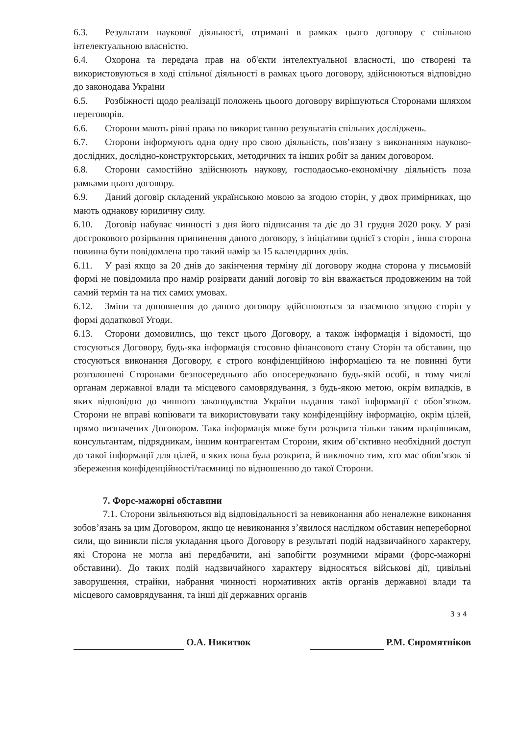6.3. Результати наукової діяльності, отримані в рамках цього договору є спільною інтелектуальною власністю.
6.4. Охорона та передача прав на об'єкти інтелектуальної власності, що створені та використовуються в ході спільної діяльності в рамках цього договору, здійснюються відповідно до законодава України
6.5. Розбіжності щодо реалізації положень цьоого договору вирішуються Сторонами шляхом переговорів.
6.6. Сторони мають рівні права по використанню результатів спільних досліджень.
6.7. Сторони інформують одна одну про свою діяльність, пов’язану з виконанням науково-дослідних, дослідно-конструкторських, методичних та інших робіт за даним договором.
6.8. Сторони самостійно здійснюють наукову, господаосько-економічну діяльність поза рамками цього договору.
6.9. Даний договір складений українською мовою за згодою сторін, у двох примірниках, що мають однакову юридичну силу.
6.10. Договір набуває чинності з дня його підписання та діє до 31 грудня 2020 року. У разі дострокового розірвання припинення даного договору, з ініціативи однієї з сторін , інша сторона повинна бути повідомлена про такий намір за 15 календарних днів.
6.11. У разі якщо за 20 днів до закінчення терміну дії договору жодна сторона у письмовій формі не повідомила про намір розірвати даний договір то він вважається продовженим на той самий термін та на тих самих умовах.
6.12. Зміни та доповнення до даного договору здійснюються за взаємною згодою сторін у формі додаткової Угоди.
6.13. Сторони домовились, що текст цього Договору, а також інформація і відомості, що стосуються Договору, будь-яка інформація стосовно фінансового стану Сторін та обставин, що стосуються виконання Договору, є строго конфіденційною інформацією та не повинні бути розголошені Сторонами безпосереднього або опосередковано будь-якій особі, в тому числі органам державної влади та місцевого самоврядування, з будь-якою метою, окрім випадків, в яких відповідно до чинного законодавства України надання такої інформації є обов’язком. Сторони не вправі копіювати та використовувати таку конфіденційну інформацію, окрім цілей, прямо визначених Договором. Така інформація може бути розкрита тільки таким працівникам, консультантам, підрядникам, іншим контрагентам Сторони, яким об’єктивно необхідний доступ до такої інформації для цілей, в яких вона була розкрита, й виключно тим, хто має обов’язок зі збереження конфіденційності/таємниці по відношенню до такої Сторони.
7. Форс-мажорні обставини
7.1. Сторони звільняються від відповідальності за невиконання або неналежне виконання зобов’язань за цим Договором, якщо це невиконання з’явилося наслідком обставин непереборної сили, що виникли після укладання цього Договору в результаті подій надзвичайного характеру, які Сторона не могла ані передбачити, ані запобігти розумними мірами (форс-мажорні обставини). До таких подій надзвичайного характеру відносяться військові дії, цивільні заворушення, страйки, набрання чинності нормативних актів органів державної влади та місцевого самоврядування, та інші дії державних органів
3 з 4
О.А. Никитюк Р.М. Сиромятніков